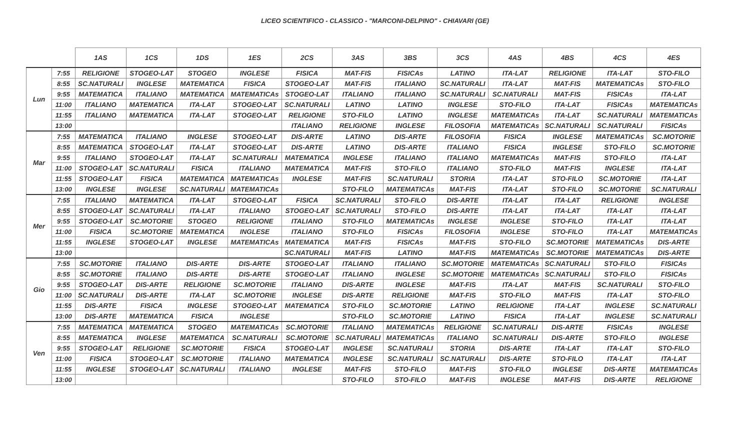LICEO SCIENTIFICO - CLASSICO - "MARCONI-DELPINO" - CHIAVARI (GE)
| | | 1AS | 1CS | 1DS | 1ES | 2CS | 3AS | 3BS | 3CS | 4AS | 4BS | 4CS | 4ES |
| --- | --- | --- | --- | --- | --- | --- | --- | --- | --- | --- | --- | --- | --- |
| Lun | 7:55 | RELIGIONE | STOGEO-LAT | STOGEO | INGLESE | FISICA | MAT-FIS | FISICAs | LATINO | ITA-LAT | RELIGIONE | ITA-LAT | STO-FILO |
| | 8:55 | SC.NATURALI | INGLESE | MATEMATICA | FISICA | STOGEO-LAT | MAT-FIS | ITALIANO | SC.NATURALI | ITA-LAT | MAT-FIS | MATEMATICAs | STO-FILO |
| | 9:55 | MATEMATICA | ITALIANO | MATEMATICA | MATEMATICAs | STOGEO-LAT | ITALIANO | ITALIANO | SC.NATURALI | SC.NATURALI | MAT-FIS | FISICAs | ITA-LAT |
| | 11:00 | ITALIANO | MATEMATICA | ITA-LAT | STOGEO-LAT | SC.NATURALI | LATINO | LATINO | INGLESE | STO-FILO | ITA-LAT | FISICAs | MATEMATICAs |
| | 11:55 | ITALIANO | MATEMATICA | ITA-LAT | STOGEO-LAT | RELIGIONE | STO-FILO | LATINO | INGLESE | MATEMATICAs | ITA-LAT | SC.NATURALI | MATEMATICAs |
| | 13:00 | | | | | ITALIANO | RELIGIONE | INGLESE | FILOSOFIA | MATEMATICAs | SC.NATURALI | SC.NATURALI | FISICAs |
| Mar | 7:55 | MATEMATICA | ITALIANO | INGLESE | STOGEO-LAT | DIS-ARTE | LATINO | DIS-ARTE | FILOSOFIA | FISICA | INGLESE | MATEMATICAs | SC.MOTORIE |
| | 8:55 | MATEMATICA | STOGEO-LAT | ITA-LAT | STOGEO-LAT | DIS-ARTE | LATINO | DIS-ARTE | ITALIANO | FISICA | INGLESE | STO-FILO | SC.MOTORIE |
| | 9:55 | ITALIANO | STOGEO-LAT | ITA-LAT | SC.NATURALI | MATEMATICA | INGLESE | ITALIANO | ITALIANO | MATEMATICAs | MAT-FIS | STO-FILO | ITA-LAT |
| | 11:00 | STOGEO-LAT | SC.NATURALI | FISICA | ITALIANO | MATEMATICA | MAT-FIS | STO-FILO | ITALIANO | STO-FILO | MAT-FIS | INGLESE | ITA-LAT |
| | 11:55 | STOGEO-LAT | FISICA | MATEMATICA | MATEMATICAs | INGLESE | MAT-FIS | SC.NATURALI | STORIA | ITA-LAT | STO-FILO | SC.MOTORIE | ITA-LAT |
| | 13:00 | INGLESE | INGLESE | SC.NATURALI | MATEMATICAs | | STO-FILO | MATEMATICAs | MAT-FIS | ITA-LAT | STO-FILO | SC.MOTORIE | SC.NATURALI |
| Mer | 7:55 | ITALIANO | MATEMATICA | ITA-LAT | STOGEO-LAT | FISICA | SC.NATURALI | STO-FILO | DIS-ARTE | ITA-LAT | ITA-LAT | RELIGIONE | INGLESE |
| | 8:55 | STOGEO-LAT | SC.NATURALI | ITA-LAT | ITALIANO | STOGEO-LAT | SC.NATURALI | STO-FILO | DIS-ARTE | ITA-LAT | ITA-LAT | ITA-LAT | ITA-LAT |
| | 9:55 | STOGEO-LAT | SC.MOTORIE | STOGEO | RELIGIONE | ITALIANO | STO-FILO | MATEMATICAs | INGLESE | INGLESE | STO-FILO | ITA-LAT | ITA-LAT |
| | 11:00 | FISICA | SC.MOTORIE | MATEMATICA | INGLESE | ITALIANO | STO-FILO | FISICAs | FILOSOFIA | INGLESE | STO-FILO | ITA-LAT | MATEMATICAs |
| | 11:55 | INGLESE | STOGEO-LAT | INGLESE | MATEMATICAs | MATEMATICA | MAT-FIS | FISICAs | MAT-FIS | STO-FILO | SC.MOTORIE | MATEMATICAs | DIS-ARTE |
| | 13:00 | | | | | SC.NATURALI | MAT-FIS | LATINO | MAT-FIS | MATEMATICAs | SC.MOTORIE | MATEMATICAs | DIS-ARTE |
| Gio | 7:55 | SC.MOTORIE | ITALIANO | DIS-ARTE | DIS-ARTE | STOGEO-LAT | ITALIANO | ITALIANO | SC.MOTORIE | MATEMATICAs | SC.NATURALI | STO-FILO | FISICAs |
| | 8:55 | SC.MOTORIE | ITALIANO | DIS-ARTE | DIS-ARTE | STOGEO-LAT | ITALIANO | INGLESE | SC.MOTORIE | MATEMATICAs | SC.NATURALI | STO-FILO | FISICAs |
| | 9:55 | STOGEO-LAT | DIS-ARTE | RELIGIONE | SC.MOTORIE | ITALIANO | DIS-ARTE | INGLESE | MAT-FIS | ITA-LAT | MAT-FIS | SC.NATURALI | STO-FILO |
| | 11:00 | SC.NATURALI | DIS-ARTE | ITA-LAT | SC.MOTORIE | INGLESE | DIS-ARTE | RELIGIONE | MAT-FIS | STO-FILO | MAT-FIS | ITA-LAT | STO-FILO |
| | 11:55 | DIS-ARTE | FISICA | INGLESE | STOGEO-LAT | MATEMATICA | STO-FILO | SC.MOTORIE | LATINO | RELIGIONE | ITA-LAT | INGLESE | SC.NATURALI |
| | 13:00 | DIS-ARTE | MATEMATICA | FISICA | INGLESE | | STO-FILO | SC.MOTORIE | LATINO | FISICA | ITA-LAT | INGLESE | SC.NATURALI |
| Ven | 7:55 | MATEMATICA | MATEMATICA | STOGEO | MATEMATICAs | SC.MOTORIE | ITALIANO | MATEMATICAs | RELIGIONE | SC.NATURALI | DIS-ARTE | FISICAs | INGLESE |
| | 8:55 | MATEMATICA | INGLESE | MATEMATICA | SC.NATURALI | SC.MOTORIE | SC.NATURALI | MATEMATICAs | ITALIANO | SC.NATURALI | DIS-ARTE | STO-FILO | INGLESE |
| | 9:55 | STOGEO-LAT | RELIGIONE | SC.MOTORIE | FISICA | STOGEO-LAT | INGLESE | SC.NATURALI | STORIA | DIS-ARTE | ITA-LAT | ITA-LAT | STO-FILO |
| | 11:00 | FISICA | STOGEO-LAT | SC.MOTORIE | ITALIANO | MATEMATICA | INGLESE | SC.NATURALI | SC.NATURALI | DIS-ARTE | STO-FILO | ITA-LAT | ITA-LAT |
| | 11:55 | INGLESE | STOGEO-LAT | SC.NATURALI | ITALIANO | INGLESE | MAT-FIS | STO-FILO | MAT-FIS | STO-FILO | INGLESE | DIS-ARTE | MATEMATICAs |
| | 13:00 | | | | | | STO-FILO | STO-FILO | MAT-FIS | INGLESE | MAT-FIS | DIS-ARTE | RELIGIONE |